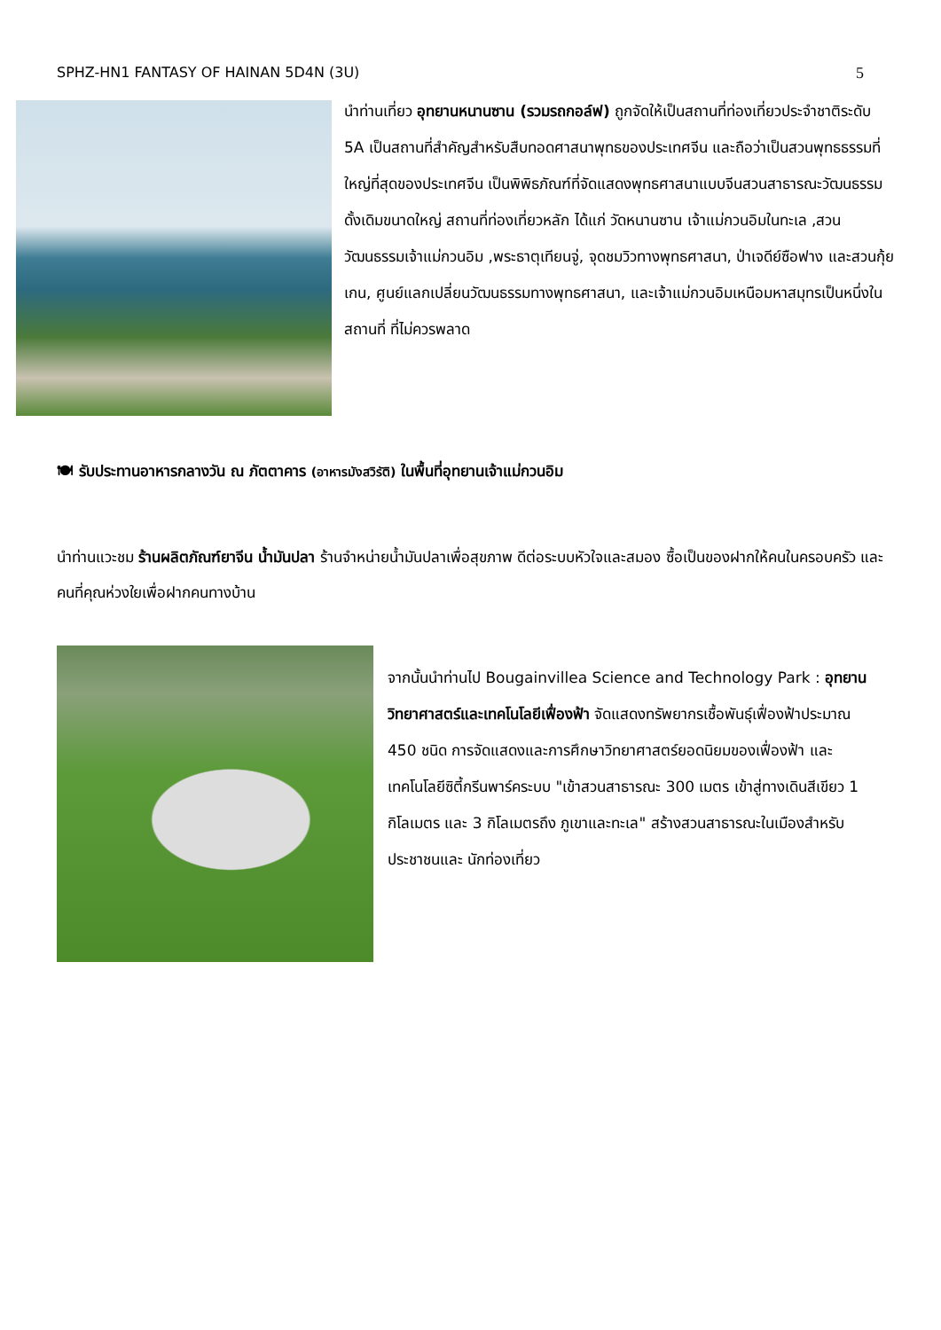SPHZ-HN1 FANTASY OF HAINAN 5D4N (3U) 5
นำท่านเที่ยว อุทยานหนานซาน (รวมรถกอล์ฟ) ถูกจัดให้เป็นสถานที่ท่องเที่ยวประจำชาติระดับ 5A เป็นสถานที่สำคัญสำหรับสืบทอดศาสนาพุทธของประเทศจีน และถือว่าเป็นสวนพุทธธรรมที่ใหญ่ที่สุดของประเทศจีน เป็นพิพิธภัณฑ์ที่จัดแสดงพุทธศาสนาแบบจีนสวนสาธารณะวัฒนธรรมดั้งเดิมขนาดใหญ่ สถานที่ท่องเที่ยวหลัก ได้แก่ วัดหนานซาน เจ้าแม่กวนอิมในทะเล ,สวนวัฒนธรรมเจ้าแม่กวนอิม ,พระธาตุเทียนจู่, จุดชมวิวทางพุทธศาสนา, ป่าเจดีย์ซือฟาง และสวนกุ้ยเกน, ศูนย์แลกเปลี่ยนวัฒนธรรมทางพุทธศาสนา, และเจ้าแม่กวนอิมเหนือมหาสมุทรเป็นหนึ่งในสถานที่ ที่ไม่ควรพลาด
🍽 รับประทานอาหารกลางวัน ณ ภัตตาคาร (อาหารมังสวิรัติ) ในพื้นที่อุทยานเจ้าแม่กวนอิม
นำท่านแวะชม ร้านผลิตภัณฑ์ยาจีน น้ำมันปลา ร้านจำหน่ายน้ำมันปลาเพื่อสุขภาพ ดีต่อระบบหัวใจและสมอง ซื้อเป็นของฝากให้คนในครอบครัว และคนที่คุณห่วงใยเพื่อฝากคนทางบ้าน
จากนั้นนำท่านไป Bougainvillea Science and Technology Park : อุทยานวิทยาศาสตร์และเทคโนโลยีเฟื่องฟ้า จัดแสดงทรัพยากรเชื้อพันธุ์เฟื่องฟ้าประมาณ 450 ชนิด การจัดแสดงและการศึกษาวิทยาศาสตร์ยอดนิยมของเฟื่องฟ้า และ เทคโนโลยีซิตี้กรีนพาร์คระบบ "เข้าสวนสาธารณะ 300 เมตร เข้าสู่ทางเดินสีเขียว 1 กิโลเมตร และ 3 กิโลเมตรถึง ภูเขาและทะเล" สร้างสวนสาธารณะในเมืองสำหรับประชาชนและ นักท่องเที่ยว